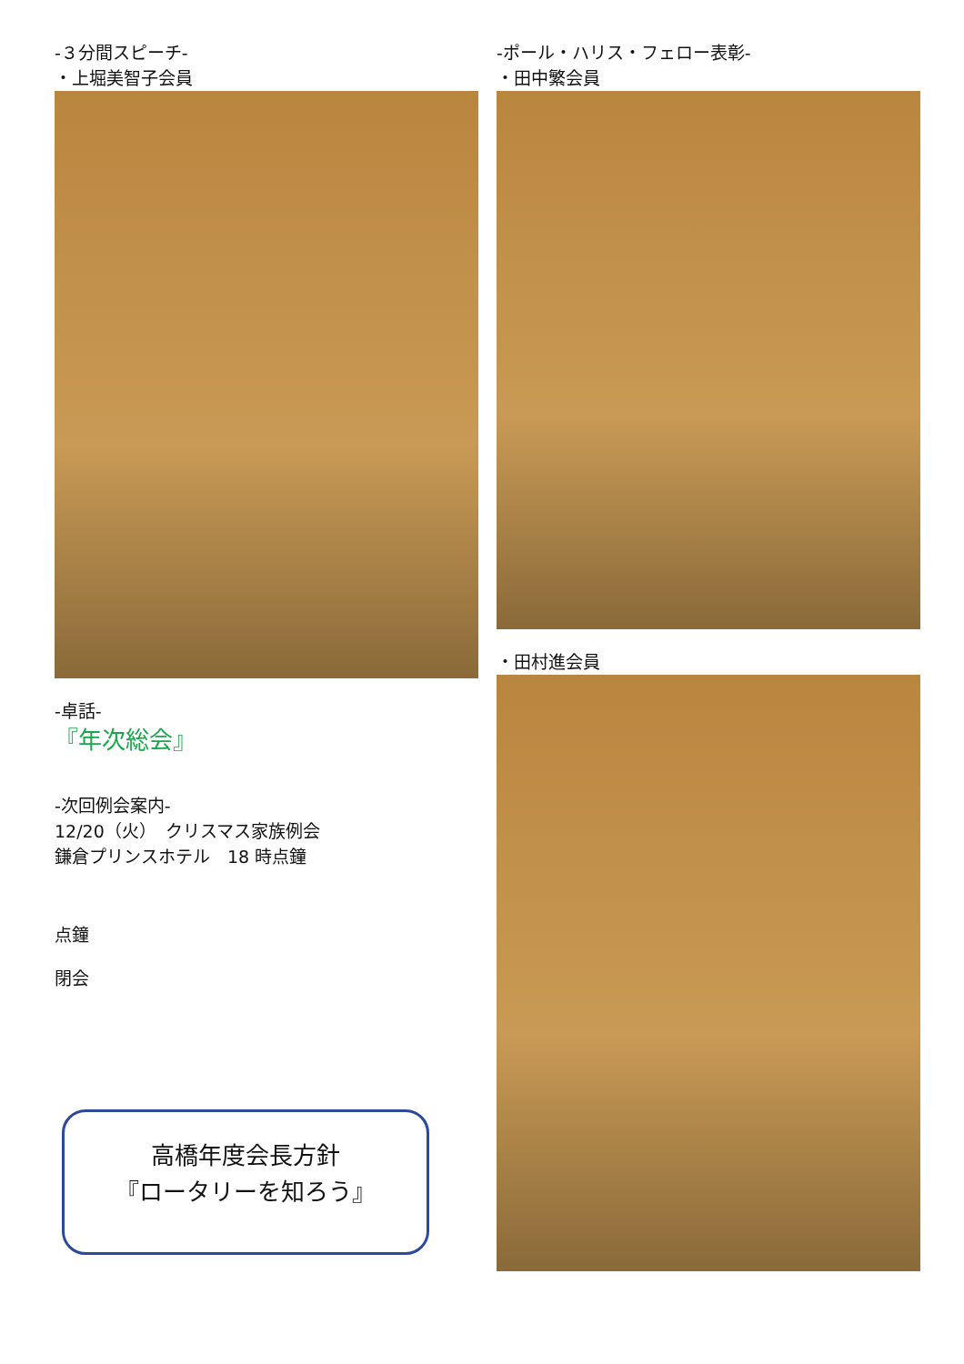-３分間スピーチ-
・上堀美智子会員
-卓話-
『年次総会』
-次回例会案内-
12/20（火）　クリスマス家族例会
鎌倉プリンスホテル　18 時点鐘
点鐘
閉会
高橋年度会長方針
『ロータリーを知ろう』
-ポール・ハリス・フェロー表彰-
・田中繁会員
・田村進会員